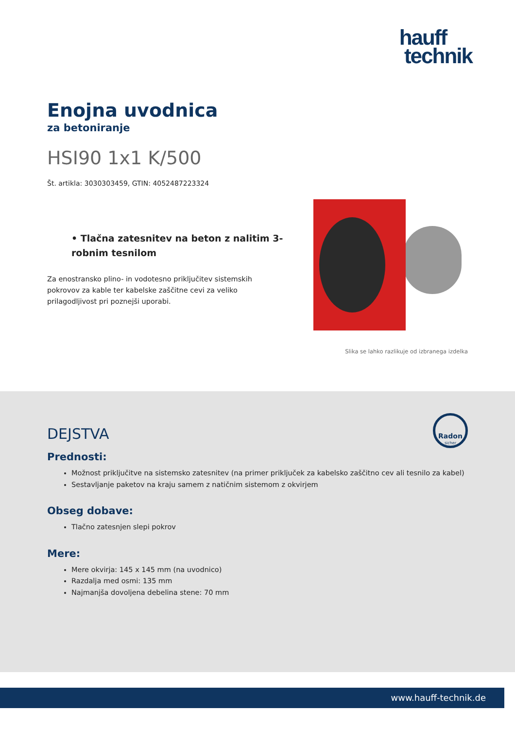hauff
technik
Enojna uvodnica
za betoniranje
HSI90 1x1 K/500
Št. artikla: 3030303459, GTIN: 4052487223324
• Tlačna zatesnitev na beton z nalitim 3-robnim tesnilom
Za enostransko plino- in vodotesno priključitev sistemskih pokrovov za kable ter kabelske zaščitne cevi za veliko prilagodljivost pri poznejši uporabi.
Slika se lahko razlikuje od izbranega izdelka
Radon
sicher
DEJSTVA
Prednosti:
Možnost priključitve na sistemsko zatesnitev (na primer priključek za kabelsko zaščitno cev ali tesnilo za kabel)
Sestavljanje paketov na kraju samem z natičnim sistemom z okvirjem
Obseg dobave:
Tlačno zatesnjen slepi pokrov
Mere:
Mere okvirja: 145 x 145 mm (na uvodnico)
Razdalja med osmi: 135 mm
Najmanjša dovoljena debelina stene: 70 mm
www.hauff-technik.de